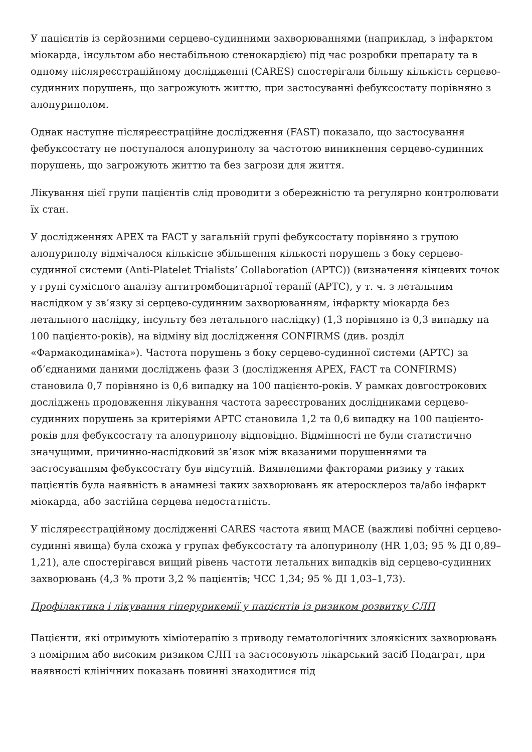У пацієнтів із серйозними серцево-судинними захворюваннями (наприклад, з інфарктом міокарда, інсультом або нестабільною стенокардією) під час розробки препарату та в одному післяреєстраційному дослідженні (CARES) спостерігали більшу кількість серцево-судинних порушень, що загрожують життю, при застосуванні фебуксостату порівняно з алопуринолом.
Однак наступне післяреєстраційне дослідження (FAST) показало, що застосування фебуксостату не поступалося алопуринолу за частотою виникнення серцево-судинних порушень, що загрожують життю та без загрози для життя.
Лікування цієї групи пацієнтів слід проводити з обережністю та регулярно контролювати їх стан.
У дослідженнях APEX та FACT у загальній групі фебуксостату порівняно з групою алопуринолу відмічалося кількісне збільшення кількості порушень з боку серцево-судинної системи (Anti-Platelet Trialists’ Collaboration (APTC)) (визначення кінцевих точок у групі сумісного аналізу антитромбоцитарної терапії (APTC), у т. ч. з летальним наслідком у зв’язку зі серцево-судинним захворюванням, інфаркту міокарда без летального наслідку, інсульту без летального наслідку) (1,3 порівняно із 0,3 випадку на 100 пацієнто-років), на відміну від дослідження CONFIRMS (див. розділ «Фармакодинаміка»). Частота порушень з боку серцево-судинної системи (APTC) за об’єднаними даними досліджень фази 3 (дослідження APEX, FACT та CONFIRMS) становила 0,7 порівняно із 0,6 випадку на 100 пацієнто-років. У рамках довгострокових досліджень продовження лікування частота зареєстрованих дослідниками серцево-судинних порушень за критеріями APTC становила 1,2 та 0,6 випадку на 100 пацієнто-років для фебуксостату та алопуринолу відповідно. Відмінності не були статистично значущими, причинно-наслідковий зв’язок між вказаними порушеннями та застосуванням фебуксостату був відсутній. Виявленими факторами ризику у таких пацієнтів була наявність в анамнезі таких захворювань як атеросклероз та/або інфаркт міокарда, або застійна серцева недостатність.
У післяреєстраційному дослідженні CARES частота явищ MACE (важливі побічні серцево-судинні явища) була схожа у групах фебуксостату та алопуринолу (HR 1,03; 95 % ДІ 0,89–1,21), але спостерігався вищий рівень частоти летальних випадків від серцево-судинних захворювань (4,3 % проти 3,2 % пацієнтів; ЧСС 1,34; 95 % ДІ 1,03–1,73).
Профілактика і лікування гіперурикемії у пацієнтів із ризиком розвитку СЛП
Пацієнти, які отримують хіміотерапію з приводу гематологічних злоякісних захворювань з помірним або високим ризиком СЛП та застосовують лікарський засіб Подаграт, при наявності клінічних показань повинні знаходитися під